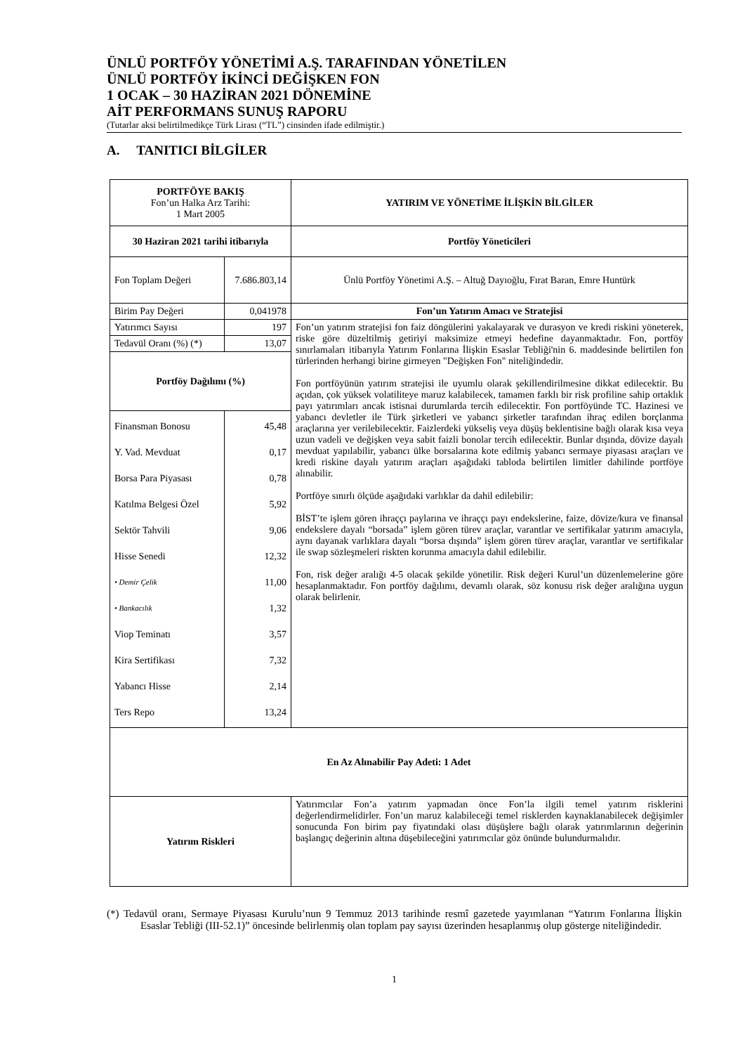ÜNLÜ PORTFÖY YÖNETİMİ A.Ş. TARAFINDAN YÖNETİLEN
ÜNLÜ PORTFÖY İKİNCİ DEĞİŞKEN FON
1 OCAK – 30 HAZİRAN 2021 DÖNEMİNE
AİT PERFORMANS SUNUŞ RAPORU
(Tutarlar aksi belirtilmedikçe Türk Lirası (“TL”) cinsinden ifade edilmiştir.)
A. TANITICI BİLGİLER
| PORTFÖYE BAKIŞ Fon’un Halka Arz Tarihi: 1 Mart 2005 | | YATIRIM VE YÖNETİME İLİŞKİN BİLGİLER |
| 30 Haziran 2021 tarihi itibarıyla | | Portföy Yöneticileri |
| Fon Toplam Değeri | 7.686.803,14 | Ünlü Portföy Yönetimi A.Ş. – Altuğ Dayıoğlu, Fırat Baran, Emre Huntürk |
| Birim Pay Değeri | 0,041978 | Fon’un Yatırım Amacı ve Stratejisi |
| Yatırımcı Sayısı | 197 | Fon’un yatırım stratejisi fon faiz döngülerini yakalayarak ve durasyon ve kredi riskini yöneterek, riske göre düzeltilmiş getiriyi maksimize etmeyi hedefine dayanmaktadır. Fon, portföy sınırlamaları itibarıyla Yatırım Fonlarına İlişkin Esaslar Tebliği'nin 6. maddesinde belirtilen fon türlerinden herhangi birine girmeyen "Değişken Fon" niteliğindedir. Fon portföyünün yatırım stratejisi ile uyumlu olarak şekillendirilmesine dikkat edilecektir. Bu açıdan, çok yüksek volatiliteye maruz kalabilecek, tamamen farklı bir risk profiline sahip ortaklık payı yatırımları ancak istisnai durumlarda tercih edilecektir. Fon portföyünde TC. Hazinesi ve yabancı devletler ile Türk şirketleri ve yabancı şirketler tarafından ihraç edilen borçlanma araçlarına yer verilebilecektir. Faizlerdeki yükseliş veya düşüş beklentisine bağlı olarak kısa veya uzun vadeli ve değişken veya sabit faizli bonolar tercih edilecektir. Bunlar dışında, dövize dayalı mevduat yapılabilir, yabancı ülke borsalarına kote edilmiş yabancı sermaye piyasası araçları ve kredi riskine dayalı yatırım araçları aşağıdaki tabloda belirtilen limitler dahilinde portföye alınabilir. Portföye sınırlı ölçüde aşağıdaki varlıklar da dahil edilebilir: BİST’te işlem gören ihraççı paylarına ve ihraççı payı endekslerine, faize, dövize/kura ve finansal endekslere dayalı “borsada” işlem gören türev araçlar, varantlar ve sertifikalar yatırım amacıyla, aynı dayanak varlıklara dayalı “borsa dışında” işlem gören türev araçlar, varantlar ve sertifikalar ile swap sözleşmeleri riskten korunma amacıyla dahil edilebilir. Fon, risk değer aralığı 4-5 olacak şekilde yönetilir. Risk değeri Kurul’un düzenlemelerine göre hesaplanmaktadır. Fon portföy dağılımı, devamlı olarak, söz konusu risk değer aralığına uygun olarak belirlenir. |
| Tedavül Oranı (%) (*) | 13,07 | |
| Portföy Dağılımı (%) | | |
| Finansman Bonosu Y. Vad. Mevduat Borsa Para Piyasası Katılma Belgesi Özel Sektör Tahvili Hisse Senedi • Demir Çelik • Bankacılık Viop Teminatı Kira Sertifikası Yabancı Hisse Ters Repo | 45,48 0,17 0,78 5,92 9,06 12,32 11,00 1,32 3,57 7,32 2,14 13,24 | |
| En Az Alınabilir Pay Adeti: 1 Adet | | |
| Yatırım Riskleri | | Yatırımcılar Fon’a yatırım yapmadan önce Fon’la ilgili temel yatırım risklerini değerlendirmelidirler. Fon’un maruz kalabileceği temel risklerden kaynaklanabilecek değişimler sonucunda Fon birim pay fiyatındaki olası düşüşlere bağlı olarak yatırımlarının değerinin başlangıç değerinin altına düşebileceğini yatırımcılar göz önünde bulundurmalıdır. |
(*) Tedavül oranı, Sermaye Piyasası Kurulu’nun 9 Temmuz 2013 tarihinde resmî gazetede yayımlanan “Yatırım Fonlarına İlişkin Esaslar Tebliği (III-52.1)” öncesinde belirlenmiş olan toplam pay sayısı üzerinden hesaplanmış olup gösterge niteliğindedir.
1